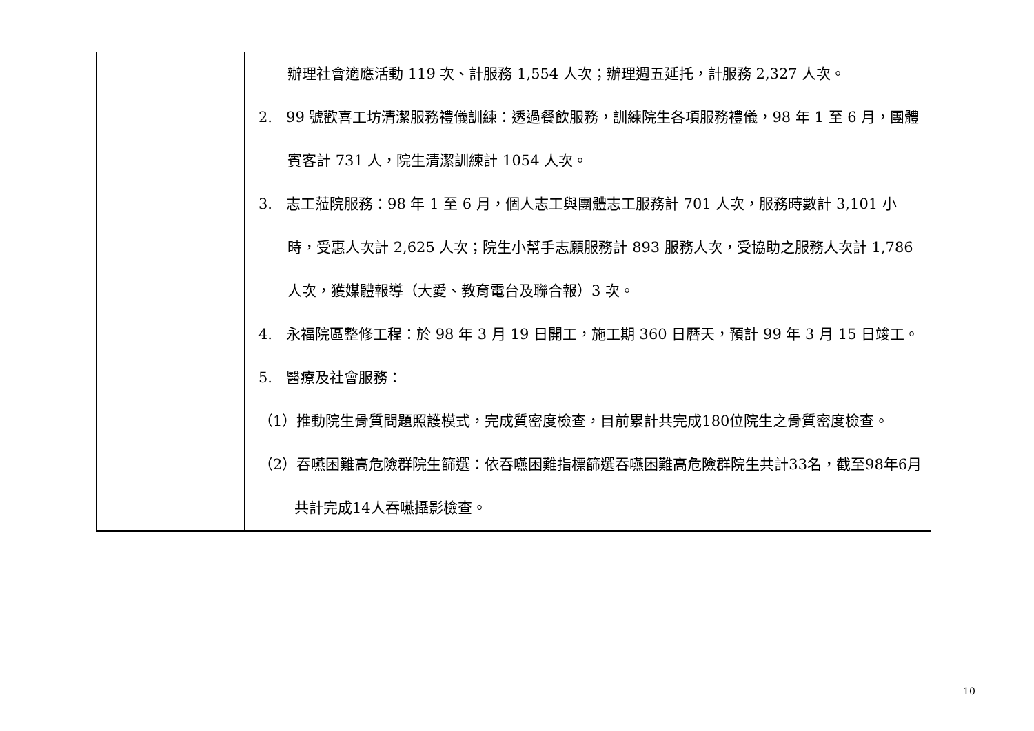| | 辦理社會適應活動 119 次、計服務 1,554 人次；辦理週五延托，計服務 2,327 人次。 2. 99 號歡喜工坊清潔服務禮儀訓練：透過餐飲服務，訓練院生各項服務禮儀，98 年 1 至 6 月，團體賓客計 731 人，院生清潔訓練計 1054 人次。 3. 志工蒞院服務：98 年 1 至 6 月，個人志工與團體志工服務計 701 人次，服務時數計 3,101 小時，受惠人次計 2,625 人次；院生小幫手志願服務計 893 服務人次，受協助之服務人次計 1,786 人次，獲媒體報導（大愛、教育電台及聯合報）3 次。 4. 永福院區整修工程：於 98 年 3 月 19 日開工，施工期 360 日曆天，預計 99 年 3 月 15 日竣工。 5. 醫療及社會服務： （1）推動院生骨質問題照護模式，完成質密度檢查，目前累計共完成180位院生之骨質密度檢查。 （2）吞嚥困難高危險群院生篩選：依吞嚥困難指標篩選吞嚥困難高危險群院生共計33名，截至98年6月共計完成14人吞嚥攝影檢查。 |
10